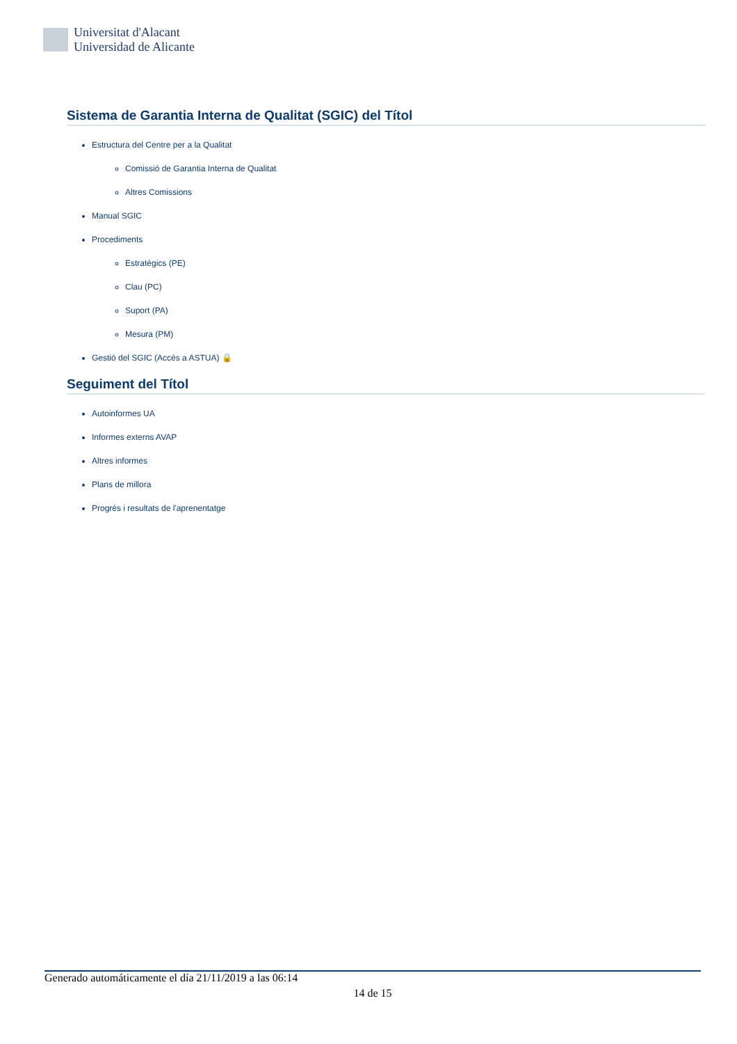Universitat d'Alacant
Universidad de Alicante
Sistema de Garantia Interna de Qualitat (SGIC) del Títol
Estructura del Centre per a la Qualitat
Comissió de Garantia Interna de Qualitat
Altres Comissions
Manual SGIC
Procediments
Estratègics (PE)
Clau (PC)
Suport (PA)
Mesura (PM)
Gestió del SGIC (Accés a ASTUA) 🔒
Seguiment del Títol
Autoinformes UA
Informes externs AVAP
Altres informes
Plans de millora
Progrés i resultats de l'aprenentatge
Generado automáticamente el día 21/11/2019 a las 06:14
14 de 15